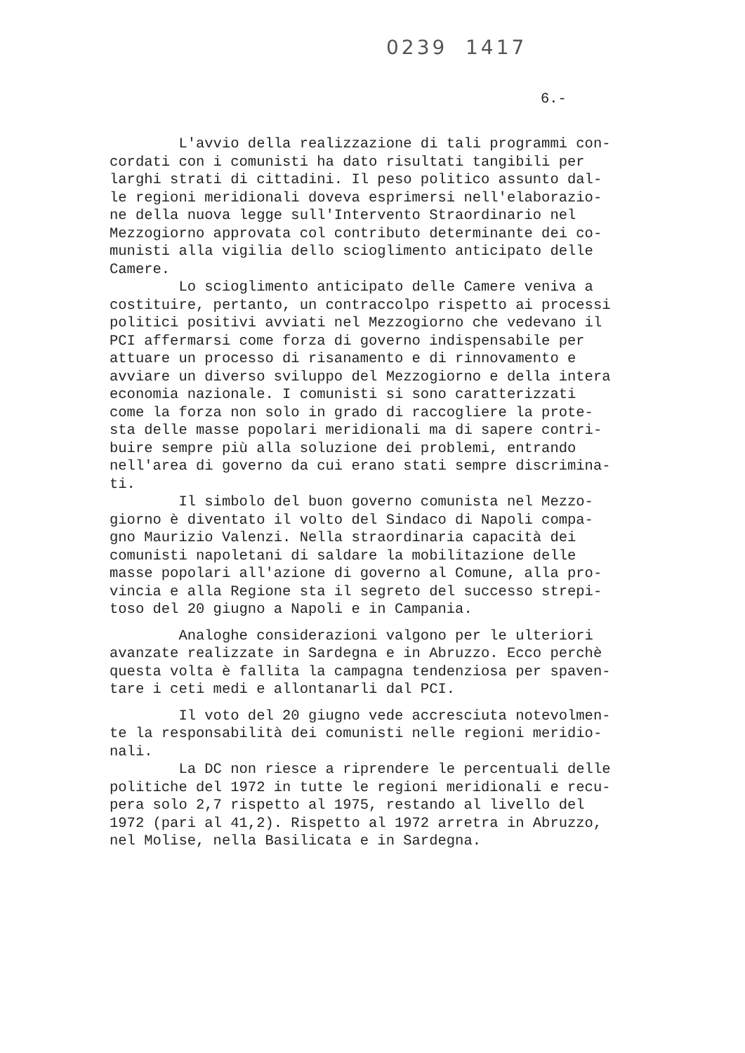0239 1417
6.-
L'avvio della realizzazione di tali programmi con- cordati con i comunisti ha dato risultati tangibili per larghi strati di cittadini. Il peso politico assunto dal- le regioni meridionali doveva esprimersi nell'elaborazio- ne della nuova legge sull'Intervento Straordinario nel Mezzogiorno approvata col contributo determinante dei co- munisti alla vigilia dello scioglimento anticipato delle Camere. Lo scioglimento anticipato delle Camere veniva a costituire, pertanto, un contraccolpo rispetto ai processi politici positivi avviati nel Mezzogiorno che vedevano il PCI affermarsi come forza di governo indispensabile per attuare un processo di risanamento e di rinnovamento e avviare un diverso sviluppo del Mezzogiorno e della intera economia nazionale. I comunisti si sono caratterizzati come la forza non solo in grado di raccogliere la prote- sta delle masse popolari meridionali ma di sapere contri- buire sempre più alla soluzione dei problemi, entrando nell'area di governo da cui erano stati sempre discrimina- ti. Il simbolo del buon governo comunista nel Mezzo- giorno è diventato il volto del Sindaco di Napoli compa- gno Maurizio Valenzi. Nella straordinaria capacità dei comunisti napoletani di saldare la mobilitazione delle masse popolari all'azione di governo al Comune, alla pro- vincia e alla Regione sta il segreto del successo strepi- toso del 20 giugno a Napoli e in Campania.
Analoghe considerazioni valgono per le ulteriori avanzate realizzate in Sardegna e in Abruzzo. Ecco perchè questa volta è fallita la campagna tendenziosa per spaven- tare i ceti medi e allontanarli dal PCI.
Il voto del 20 giugno vede accresciuta notevolmen- te la responsabilità dei comunisti nelle regioni meridio- nali. La DC non riesce a riprendere le percentuali delle politiche del 1972 in tutte le regioni meridionali e recu- pera solo 2,7 rispetto al 1975, restando al livello del 1972 (pari al 41,2). Rispetto al 1972 arretra in Abruzzo, nel Molise, nella Basilicata e in Sardegna.